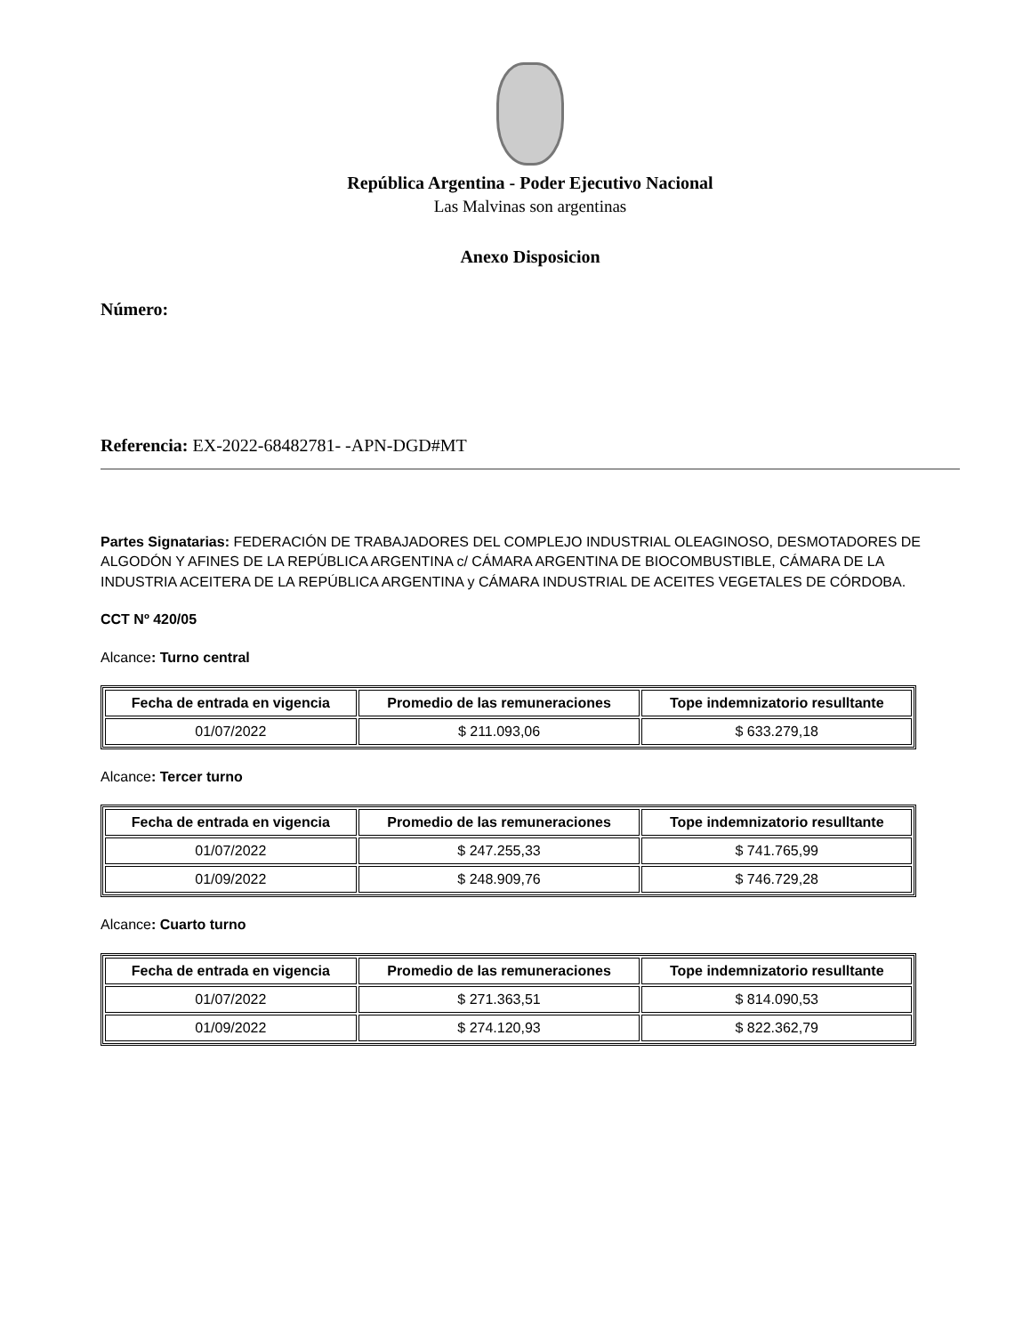República Argentina - Poder Ejecutivo Nacional
Las Malvinas son argentinas
Anexo Disposicion
Número:
Referencia: EX-2022-68482781- -APN-DGD#MT
Partes Signatarias: FEDERACIÓN DE TRABAJADORES DEL COMPLEJO INDUSTRIAL OLEAGINOSO, DESMOTADORES DE ALGODÓN Y AFINES DE LA REPÚBLICA ARGENTINA c/ CÁMARA ARGENTINA DE BIOCOMBUSTIBLE, CÁMARA DE LA INDUSTRIA ACEITERA DE LA REPÚBLICA ARGENTINA y CÁMARA INDUSTRIAL DE ACEITES VEGETALES DE CÓRDOBA.
CCT Nº 420/05
Alcance: Turno central
| Fecha de entrada en vigencia | Promedio de las remuneraciones | Tope indemnizatorio resulltante |
| --- | --- | --- |
| 01/07/2022 | $ 211.093,06 | $ 633.279,18 |
Alcance: Tercer turno
| Fecha de entrada en vigencia | Promedio de las remuneraciones | Tope indemnizatorio resulltante |
| --- | --- | --- |
| 01/07/2022 | $ 247.255,33 | $ 741.765,99 |
| 01/09/2022 | $ 248.909,76 | $ 746.729,28 |
Alcance: Cuarto turno
| Fecha de entrada en vigencia | Promedio de las remuneraciones | Tope indemnizatorio resulltante |
| --- | --- | --- |
| 01/07/2022 | $ 271.363,51 | $ 814.090,53 |
| 01/09/2022 | $ 274.120,93 | $ 822.362,79 |